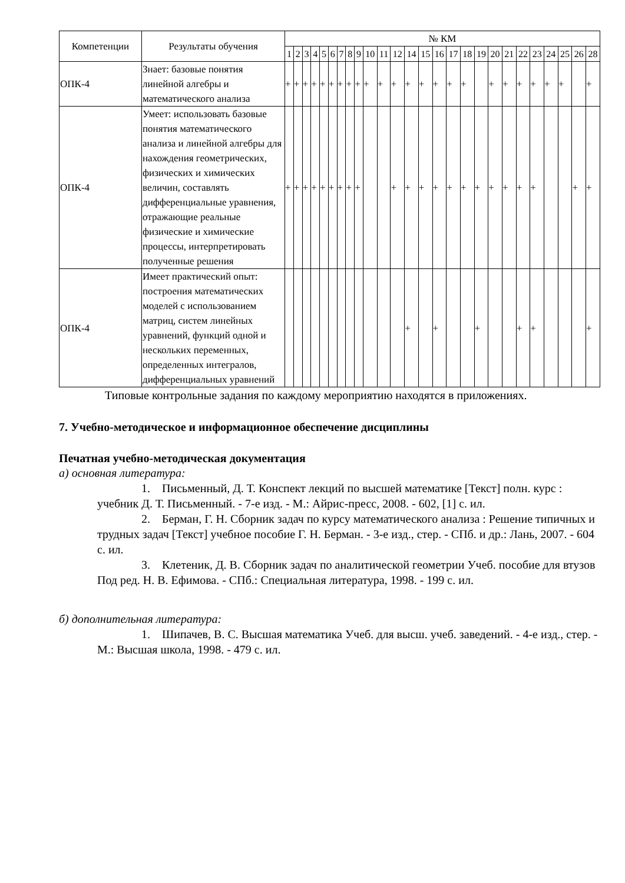| Компетенции | Результаты обучения | № КМ | | | | | | | | | | | | | | | | | | | | | | | | | |
| --- | --- | --- | --- | --- | --- | --- | --- | --- | --- | --- | --- | --- | --- | --- | --- | --- | --- | --- | --- | --- | --- | --- | --- | --- | --- | --- | --- |
| | | 1 | 2 | 3 | 4 | 5 | 6 | 7 | 8 | 9 | 10 | 11 | 12 | 14 | 15 | 16 | 17 | 18 | 19 | 20 | 21 | 22 | 23 | 24 | 25 | 26 | 28 |
| ОПК-4 | Знает: базовые понятия линейной алгебры и математического анализа | + | + | + | + | + | + | + | + | + | + | + | + | + | + | + | + | + | | + | + | + | + | + | + | | + |
| ОПК-4 | Умеет: использовать базовые понятия математического анализа и линейной алгебры для нахождения геометрических, физических и химических величин, составлять дифференциальные уравнения, отражающие реальные физические и химические процессы, интерпретировать полученные решения | + | + | + | + | + | + | + | + | + | | | + | + | + | + | + | + | + | + | + | + | + | | | + | + |
| ОПК-4 | Имеет практический опыт: построения математических моделей с использованием матриц, систем линейных уравнений, функций одной и нескольких переменных, определенных интегралов, дифференциальных уравнений | | | | | | | | | | | | | + | | + | | | + | | | + | + | | | | + |
Типовые контрольные задания по каждому мероприятию находятся в приложениях.
7. Учебно-методическое и информационное обеспечение дисциплины
Печатная учебно-методическая документация
а) основная литература:
1. Письменный, Д. Т. Конспект лекций по высшей математике [Текст] полн. курс : учебник Д. Т. Письменный. - 7-е изд. - М.: Айрис-пресс, 2008. - 602, [1] с. ил.
2. Берман, Г. Н. Сборник задач по курсу математического анализа : Решение типичных и трудных задач [Текст] учебное пособие Г. Н. Берман. - 3-е изд., стер. - СПб. и др.: Лань, 2007. - 604 с. ил.
3. Клетеник, Д. В. Сборник задач по аналитической геометрии Учеб. пособие для втузов Под ред. Н. В. Ефимова. - СПб.: Специальная литература, 1998. - 199 с. ил.
б) дополнительная литература:
1. Шипачев, В. С. Высшая математика Учеб. для высш. учеб. заведений. - 4-е изд., стер. - М.: Высшая школа, 1998. - 479 с. ил.